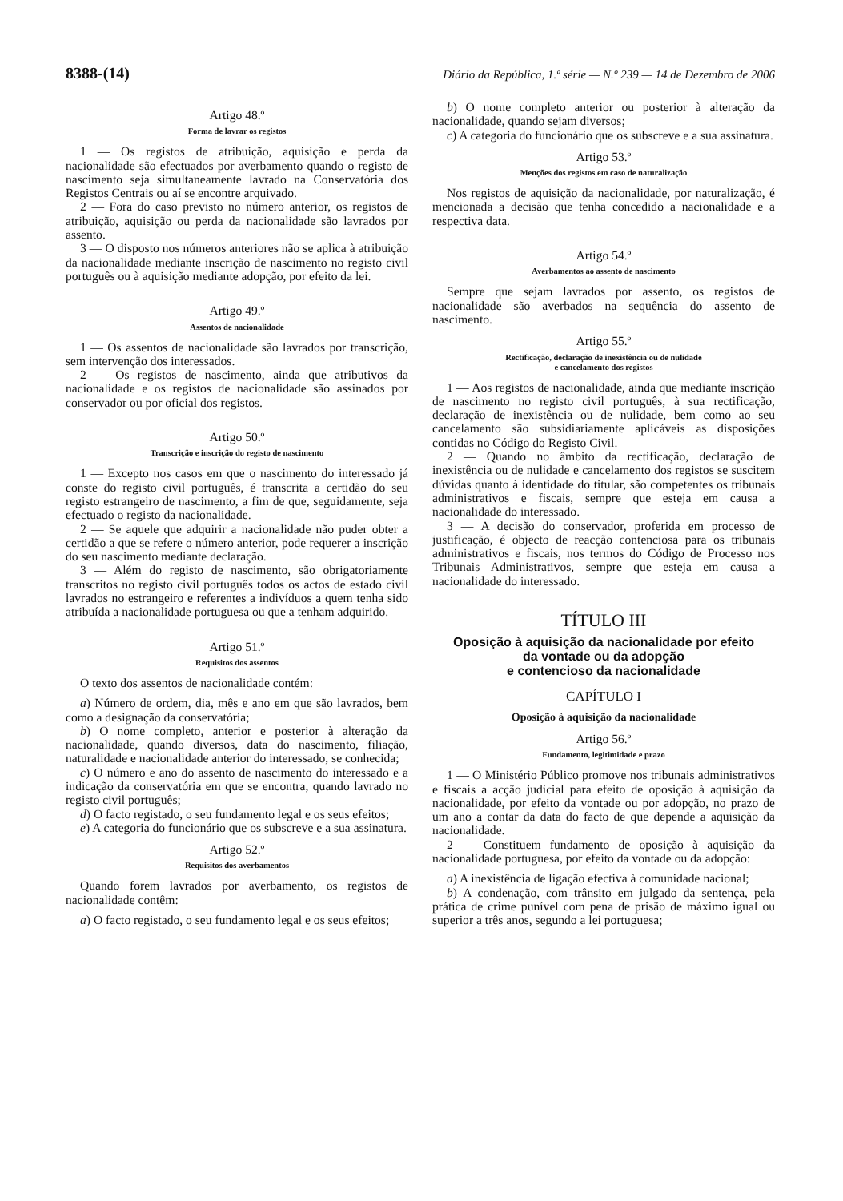8388-(14) Diário da República, 1.ª série — N.º 239 — 14 de Dezembro de 2006
Artigo 48.º
Forma de lavrar os registos
1 — Os registos de atribuição, aquisição e perda da nacionalidade são efectuados por averbamento quando o registo de nascimento seja simultaneamente lavrado na Conservatória dos Registos Centrais ou aí se encontre arquivado.
2 — Fora do caso previsto no número anterior, os registos de atribuição, aquisição ou perda da nacionalidade são lavrados por assento.
3 — O disposto nos números anteriores não se aplica à atribuição da nacionalidade mediante inscrição de nascimento no registo civil português ou à aquisição mediante adopção, por efeito da lei.
Artigo 49.º
Assentos de nacionalidade
1 — Os assentos de nacionalidade são lavrados por transcrição, sem intervenção dos interessados.
2 — Os registos de nascimento, ainda que atributivos da nacionalidade e os registos de nacionalidade são assinados por conservador ou por oficial dos registos.
Artigo 50.º
Transcrição e inscrição do registo de nascimento
1 — Excepto nos casos em que o nascimento do interessado já conste do registo civil português, é transcrita a certidão do seu registo estrangeiro de nascimento, a fim de que, seguidamente, seja efectuado o registo da nacionalidade.
2 — Se aquele que adquirir a nacionalidade não puder obter a certidão a que se refere o número anterior, pode requerer a inscrição do seu nascimento mediante declaração.
3 — Além do registo de nascimento, são obrigatoriamente transcritos no registo civil português todos os actos de estado civil lavrados no estrangeiro e referentes a indivíduos a quem tenha sido atribuída a nacionalidade portuguesa ou que a tenham adquirido.
Artigo 51.º
Requisitos dos assentos
O texto dos assentos de nacionalidade contém:
a) Número de ordem, dia, mês e ano em que são lavrados, bem como a designação da conservatória;
b) O nome completo, anterior e posterior à alteração da nacionalidade, quando diversos, data do nascimento, filiação, naturalidade e nacionalidade anterior do interessado, se conhecida;
c) O número e ano do assento de nascimento do interessado e a indicação da conservatória em que se encontra, quando lavrado no registo civil português;
d) O facto registado, o seu fundamento legal e os seus efeitos;
e) A categoria do funcionário que os subscreve e a sua assinatura.
Artigo 52.º
Requisitos dos averbamentos
Quando forem lavrados por averbamento, os registos de nacionalidade contêm:
a) O facto registado, o seu fundamento legal e os seus efeitos;
b) O nome completo anterior ou posterior à alteração da nacionalidade, quando sejam diversos;
c) A categoria do funcionário que os subscreve e a sua assinatura.
Artigo 53.º
Menções dos registos em caso de naturalização
Nos registos de aquisição da nacionalidade, por naturalização, é mencionada a decisão que tenha concedido a nacionalidade e a respectiva data.
Artigo 54.º
Averbamentos ao assento de nascimento
Sempre que sejam lavrados por assento, os registos de nacionalidade são averbados na sequência do assento de nascimento.
Artigo 55.º
Rectificação, declaração de inexistência ou de nulidade
e cancelamento dos registos
1 — Aos registos de nacionalidade, ainda que mediante inscrição de nascimento no registo civil português, à sua rectificação, declaração de inexistência ou de nulidade, bem como ao seu cancelamento são subsidiariamente aplicáveis as disposições contidas no Código do Registo Civil.
2 — Quando no âmbito da rectificação, declaração de inexistência ou de nulidade e cancelamento dos registos se suscitem dúvidas quanto à identidade do titular, são competentes os tribunais administrativos e fiscais, sempre que esteja em causa a nacionalidade do interessado.
3 — A decisão do conservador, proferida em processo de justificação, é objecto de reacção contenciosa para os tribunais administrativos e fiscais, nos termos do Código de Processo nos Tribunais Administrativos, sempre que esteja em causa a nacionalidade do interessado.
TÍTULO III
Oposição à aquisição da nacionalidade por efeito
da vontade ou da adopção
e contencioso da nacionalidade
CAPÍTULO I
Oposição à aquisição da nacionalidade
Artigo 56.º
Fundamento, legitimidade e prazo
1 — O Ministério Público promove nos tribunais administrativos e fiscais a acção judicial para efeito de oposição à aquisição da nacionalidade, por efeito da vontade ou por adopção, no prazo de um ano a contar da data do facto de que depende a aquisição da nacionalidade.
2 — Constituem fundamento de oposição à aquisição da nacionalidade portuguesa, por efeito da vontade ou da adopção:
a) A inexistência de ligação efectiva à comunidade nacional;
b) A condenação, com trânsito em julgado da sentença, pela prática de crime punível com pena de prisão de máximo igual ou superior a três anos, segundo a lei portuguesa;